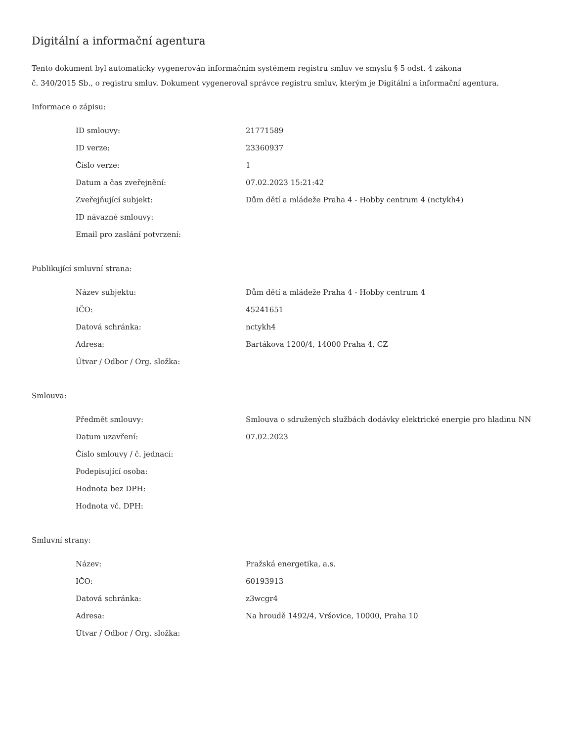Digitální a informační agentura
Tento dokument byl automaticky vygenerován informačním systémem registru smluv ve smyslu § 5 odst. 4 zákona
č. 340/2015 Sb., o registru smluv. Dokument vygeneroval správce registru smluv, kterým je Digitální a informační agentura.
Informace o zápisu:
| ID smlouvy: | 21771589 |
| ID verze: | 23360937 |
| Číslo verze: | 1 |
| Datum a čas zveřejnění: | 07.02.2023 15:21:42 |
| Zveřejňující subjekt: | Dům dětí a mládeže Praha 4 - Hobby centrum 4 (nctykh4) |
| ID návazné smlouvy: | |
| Email pro zaslání potvrzení: | |
Publikující smluvní strana:
| Název subjektu: | Dům dětí a mládeže Praha 4 - Hobby centrum 4 |
| IČO: | 45241651 |
| Datová schránka: | nctykh4 |
| Adresa: | Bartákova 1200/4, 14000 Praha 4, CZ |
| Útvar / Odbor / Org. složka: | |
Smlouva:
| Předmět smlouvy: | Smlouva o sdružených službách dodávky elektrické energie pro hladinu NN |
| Datum uzavření: | 07.02.2023 |
| Číslo smlouvy / č. jednací: | |
| Podepisující osoba: | |
| Hodnota bez DPH: | |
| Hodnota vč. DPH: | |
Smluvní strany:
| Název: | Pražská energetika, a.s. |
| IČO: | 60193913 |
| Datová schránka: | z3wcgr4 |
| Adresa: | Na hroudě 1492/4, Vršovice, 10000, Praha 10 |
| Útvar / Odbor / Org. složka: | |